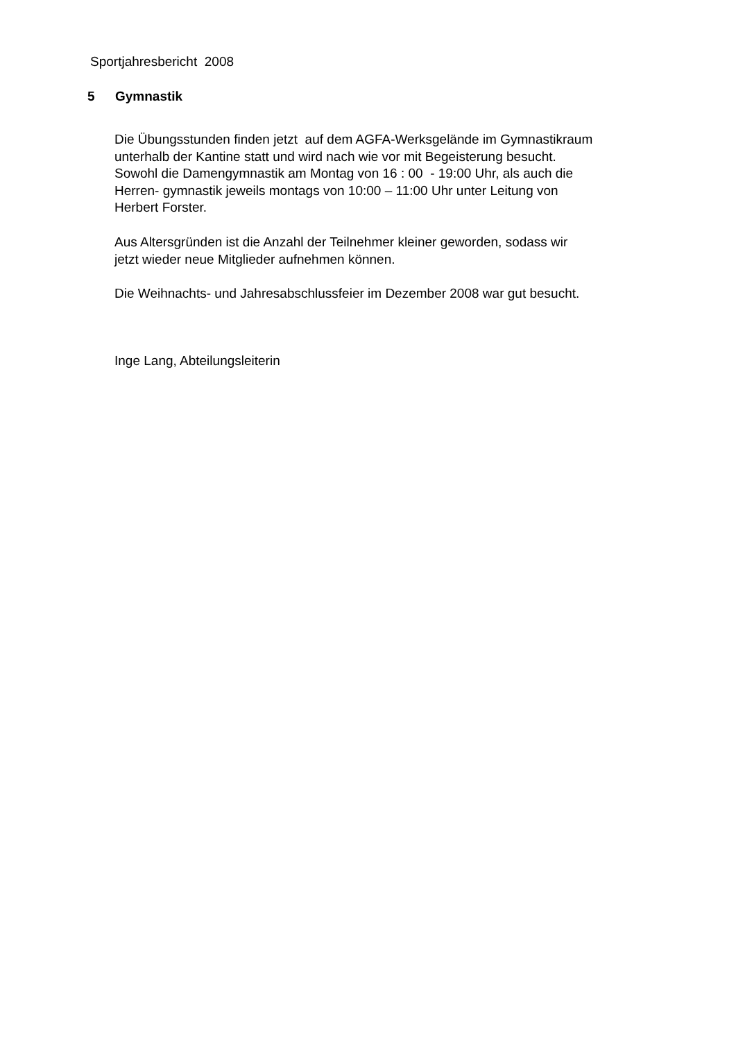Sportjahresbericht 2008
5 Gymnastik
Die Übungsstunden finden jetzt auf dem AGFA-Werksgelände im Gymnastikraum
unterhalb der Kantine statt und wird nach wie vor mit Begeisterung besucht.
Sowohl die Damengymnastik am Montag von 16 : 00 - 19:00 Uhr, als auch die
Herren- gymnastik jeweils montags von 10:00 – 11:00 Uhr unter Leitung von
Herbert Forster.
Aus Altersgründen ist die Anzahl der Teilnehmer kleiner geworden, sodass wir
jetzt wieder neue Mitglieder aufnehmen können.
Die Weihnachts- und Jahresabschlussfeier im Dezember 2008 war gut besucht.
Inge Lang, Abteilungsleiterin